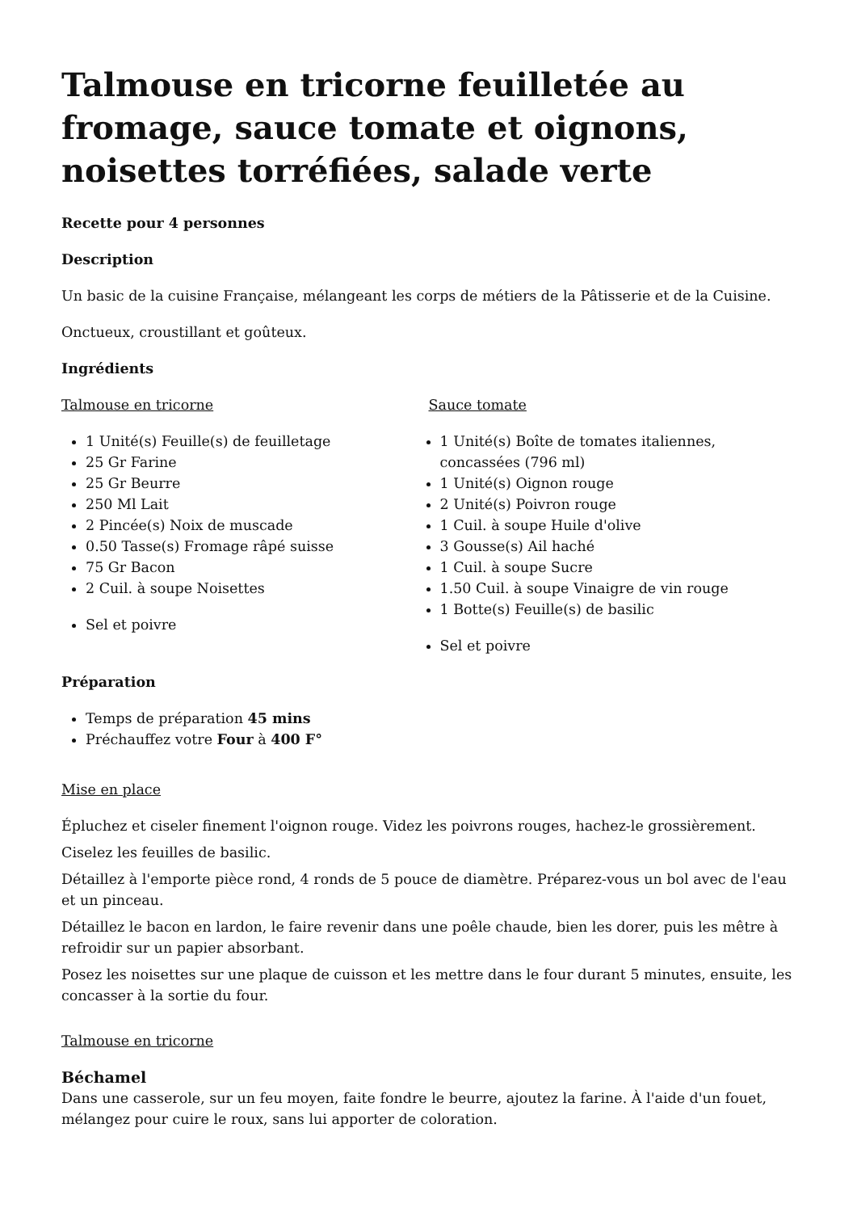Talmouse en tricorne feuilletée au fromage, sauce tomate et oignons, noisettes torréfiées, salade verte
Recette pour 4 personnes
Description
Un basic de la cuisine Française, mélangeant les corps de métiers de la Pâtisserie et de la Cuisine.
Onctueux, croustillant et goûteux.
Ingrédients
Talmouse en tricorne
1 Unité(s) Feuille(s) de feuilletage
25 Gr Farine
25 Gr Beurre
250 Ml Lait
2 Pincée(s) Noix de muscade
0.50 Tasse(s) Fromage râpé suisse
75 Gr Bacon
2 Cuil. à soupe Noisettes
Sel et poivre
Sauce tomate
1 Unité(s) Boîte de tomates italiennes, concassées (796 ml)
1 Unité(s) Oignon rouge
2 Unité(s) Poivron rouge
1 Cuil. à soupe Huile d'olive
3 Gousse(s) Ail haché
1 Cuil. à soupe Sucre
1.50 Cuil. à soupe Vinaigre de vin rouge
1 Botte(s) Feuille(s) de basilic
Sel et poivre
Préparation
Temps de préparation 45 mins
Préchauffez votre Four à 400 F°
Mise en place
Épluchez et ciseler finement l'oignon rouge. Videz les poivrons rouges, hachez-le grossièrement.
Ciselez les feuilles de basilic.
Détaillez à l'emporte pièce rond, 4 ronds de 5 pouce de diamètre. Préparez-vous un bol avec de l'eau et un pinceau.
Détaillez le bacon en lardon, le faire revenir dans une poêle chaude, bien les dorer, puis les mêtre à refroidir sur un papier absorbant.
Posez les noisettes sur une plaque de cuisson et les mettre dans le four durant 5 minutes, ensuite, les concasser à la sortie du four.
Talmouse en tricorne
Béchamel
Dans une casserole, sur un feu moyen, faite fondre le beurre, ajoutez la farine. À l'aide d'un fouet, mélangez pour cuire le roux, sans lui apporter de coloration.